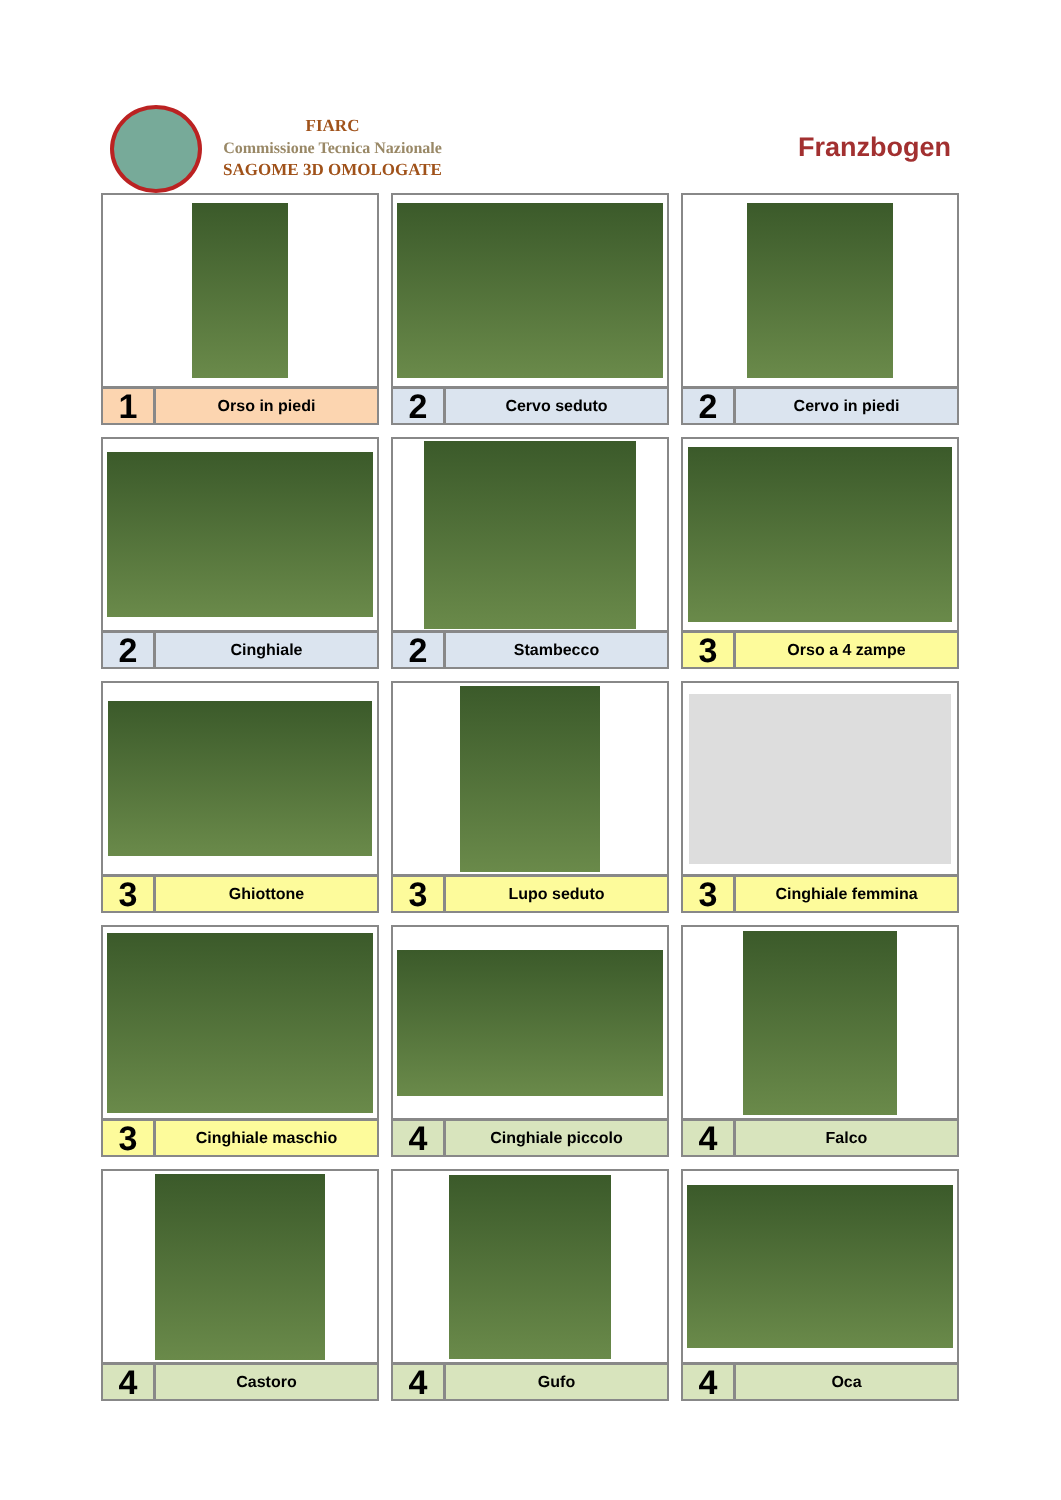FIARC
Commissione Tecnica Nazionale
SAGOME 3D OMOLOGATE
Franzbogen
1
Orso in piedi
2
Cervo seduto
2
Cervo in piedi
2
Cinghiale
2
Stambecco
3
Orso a 4 zampe
3
Ghiottone
3
Lupo seduto
3
Cinghiale femmina
3
Cinghiale maschio
4
Cinghiale piccolo
4
Falco
4
Castoro
4
Gufo
4
Oca